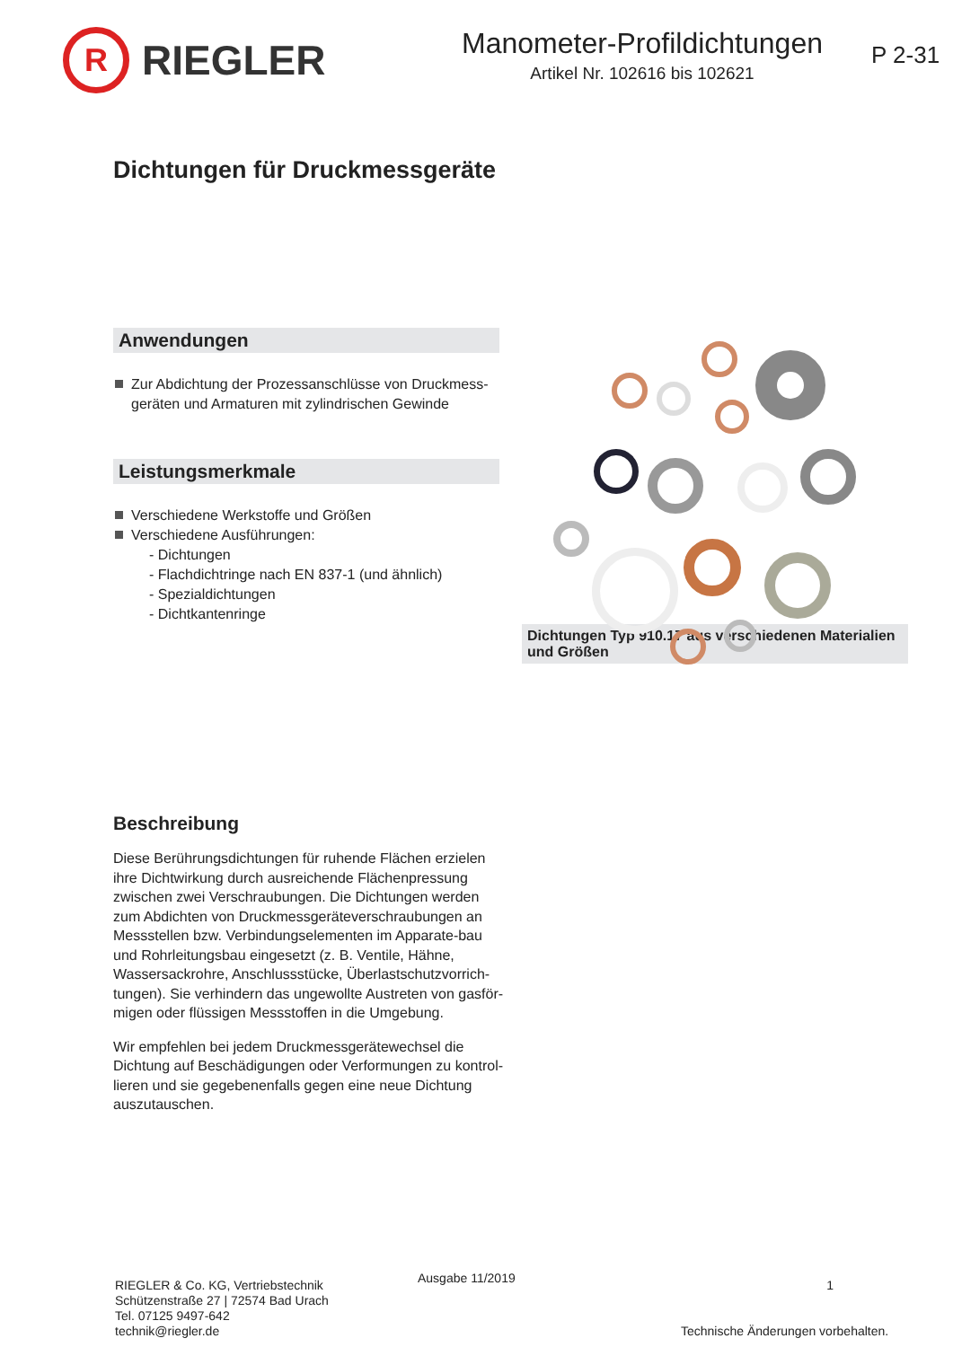R
RIEGLER
Manometer-Profildichtungen
Artikel Nr. 102616 bis 102621
P 2-31
Dichtungen für Druckmessgeräte
Anwendungen
Zur Abdichtung der Prozessanschlüsse von Druckmess-geräten und Armaturen mit zylindrischen Gewinde
Leistungsmerkmale
Verschiedene Werkstoffe und Größen
Verschiedene Ausführungen:
- Dichtungen
- Flachdichtringe nach EN 837-1 (und ähnlich)
- Spezialdichtungen
- Dichtkantenringe
Dichtungen Typ 910.17 aus verschiedenen Materialien und Größen
Beschreibung
Diese Berührungsdichtungen für ruhende Flächen erzielen ihre Dichtwirkung durch ausreichende Flächenpressung zwischen zwei Verschraubungen. Die Dichtungen werden zum Abdichten von Druckmessgeräteverschraubungen an Messstellen bzw. Verbindungselementen im Apparate-bau und Rohrleitungsbau eingesetzt (z. B. Ventile, Hähne, Wassersackrohre, Anschlussstücke, Überlastschutzvorrich-tungen). Sie verhindern das ungewollte Austreten von gasför-migen oder flüssigen Messstoffen in die Umgebung.
Wir empfehlen bei jedem Druckmessgerätewechsel die Dichtung auf Beschädigungen oder Verformungen zu kontrol-lieren und sie gegebenenfalls gegen eine neue Dichtung auszutauschen.
RIEGLER & Co. KG, Vertriebstechnik
Schützenstraße 27 | 72574 Bad Urach
Tel. 07125 9497-642
technik@riegler.de
Ausgabe 11/2019
1
Technische Änderungen vorbehalten.